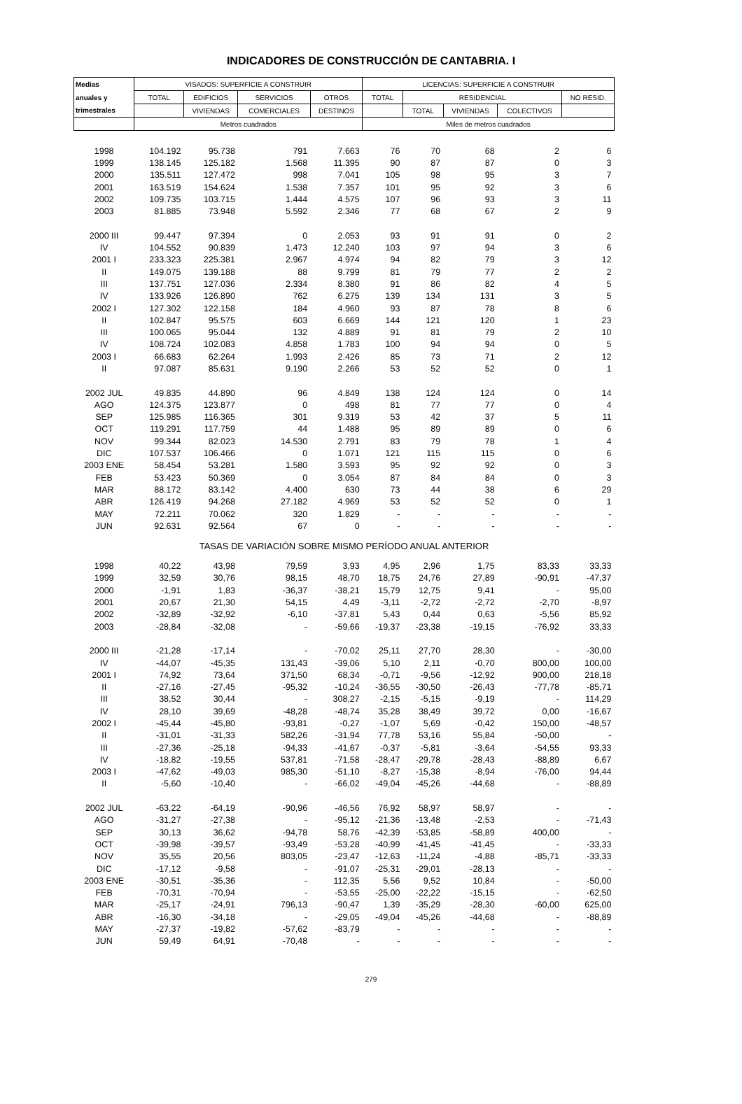INDICADORES DE CONSTRUCCIÓN DE CANTABRIA. I
| Medias | VISADOS: SUPERFICIE A CONSTRUIR | | | | LICENCIAS: SUPERFICIE A CONSTRUIR | | | | |
| --- | --- | --- | --- | --- | --- | --- | --- | --- | --- |
| anuales y | TOTAL | EDIFICIOS | SERVICIOS | OTROS | TOTAL | RESIDENCIAL | | | NO RESID. |
| trimestrales | | VIVIENDAS | COMERCIALES | DESTINOS | | TOTAL | VIVIENDAS | COLECTIVOS | |
| | Metros cuadrados | | | | Miles de metros cuadrados | | | | |
| 1998 | 104.192 | 95.738 | 791 | 7.663 | 76 | 70 | 68 | 2 | 6 |
| 1999 | 138.145 | 125.182 | 1.568 | 11.395 | 90 | 87 | 87 | 0 | 3 |
| 2000 | 135.511 | 127.472 | 998 | 7.041 | 105 | 98 | 95 | 3 | 7 |
| 2001 | 163.519 | 154.624 | 1.538 | 7.357 | 101 | 95 | 92 | 3 | 6 |
| 2002 | 109.735 | 103.715 | 1.444 | 4.575 | 107 | 96 | 93 | 3 | 11 |
| 2003 | 81.885 | 73.948 | 5.592 | 2.346 | 77 | 68 | 67 | 2 | 9 |
| 2000 III | 99.447 | 97.394 | 0 | 2.053 | 93 | 91 | 91 | 0 | 2 |
| IV | 104.552 | 90.839 | 1.473 | 12.240 | 103 | 97 | 94 | 3 | 6 |
| 2001 I | 233.323 | 225.381 | 2.967 | 4.974 | 94 | 82 | 79 | 3 | 12 |
| II | 149.075 | 139.188 | 88 | 9.799 | 81 | 79 | 77 | 2 | 2 |
| III | 137.751 | 127.036 | 2.334 | 8.380 | 91 | 86 | 82 | 4 | 5 |
| IV | 133.926 | 126.890 | 762 | 6.275 | 139 | 134 | 131 | 3 | 5 |
| 2002 I | 127.302 | 122.158 | 184 | 4.960 | 93 | 87 | 78 | 8 | 6 |
| II | 102.847 | 95.575 | 603 | 6.669 | 144 | 121 | 120 | 1 | 23 |
| III | 100.065 | 95.044 | 132 | 4.889 | 91 | 81 | 79 | 2 | 10 |
| IV | 108.724 | 102.083 | 4.858 | 1.783 | 100 | 94 | 94 | 0 | 5 |
| 2003 I | 66.683 | 62.264 | 1.993 | 2.426 | 85 | 73 | 71 | 2 | 12 |
| II | 97.087 | 85.631 | 9.190 | 2.266 | 53 | 52 | 52 | 0 | 1 |
| 2002 JUL | 49.835 | 44.890 | 96 | 4.849 | 138 | 124 | 124 | 0 | 14 |
| AGO | 124.375 | 123.877 | 0 | 498 | 81 | 77 | 77 | 0 | 4 |
| SEP | 125.985 | 116.365 | 301 | 9.319 | 53 | 42 | 37 | 5 | 11 |
| OCT | 119.291 | 117.759 | 44 | 1.488 | 95 | 89 | 89 | 0 | 6 |
| NOV | 99.344 | 82.023 | 14.530 | 2.791 | 83 | 79 | 78 | 1 | 4 |
| DIC | 107.537 | 106.466 | 0 | 1.071 | 121 | 115 | 115 | 0 | 6 |
| 2003 ENE | 58.454 | 53.281 | 1.580 | 3.593 | 95 | 92 | 92 | 0 | 3 |
| FEB | 53.423 | 50.369 | 0 | 3.054 | 87 | 84 | 84 | 0 | 3 |
| MAR | 88.172 | 83.142 | 4.400 | 630 | 73 | 44 | 38 | 6 | 29 |
| ABR | 126.419 | 94.268 | 27.182 | 4.969 | 53 | 52 | 52 | 0 | 1 |
| MAY | 72.211 | 70.062 | 320 | 1.829 | - | - | - | - | - |
| JUN | 92.631 | 92.564 | 67 | 0 | - | - | - | - | - |
| TASAS DE VARIACIÓN SOBRE MISMO PERÍODO ANUAL ANTERIOR | | | | | | | | | |
| 1998 | 40,22 | 43,98 | 79,59 | 3,93 | 4,95 | 2,96 | 1,75 | 83,33 | 33,33 |
| 1999 | 32,59 | 30,76 | 98,15 | 48,70 | 18,75 | 24,76 | 27,89 | -90,91 | -47,37 |
| 2000 | -1,91 | 1,83 | -36,37 | -38,21 | 15,79 | 12,75 | 9,41 | - | 95,00 |
| 2001 | 20,67 | 21,30 | 54,15 | 4,49 | -3,11 | -2,72 | -2,72 | -2,70 | -8,97 |
| 2002 | -32,89 | -32,92 | -6,10 | -37,81 | 5,43 | 0,44 | 0,63 | -5,56 | 85,92 |
| 2003 | -28,84 | -32,08 | - | -59,66 | -19,37 | -23,38 | -19,15 | -76,92 | 33,33 |
| 2000 III | -21,28 | -17,14 | - | -70,02 | 25,11 | 27,70 | 28,30 | - | -30,00 |
| IV | -44,07 | -45,35 | 131,43 | -39,06 | 5,10 | 2,11 | -0,70 | 800,00 | 100,00 |
| 2001 I | 74,92 | 73,64 | 371,50 | 68,34 | -0,71 | -9,56 | -12,92 | 900,00 | 218,18 |
| II | -27,16 | -27,45 | -95,32 | -10,24 | -36,55 | -30,50 | -26,43 | -77,78 | -85,71 |
| III | 38,52 | 30,44 | - | 308,27 | -2,15 | -5,15 | -9,19 | - | 114,29 |
| IV | 28,10 | 39,69 | -48,28 | -48,74 | 35,28 | 38,49 | 39,72 | 0,00 | -16,67 |
| 2002 I | -45,44 | -45,80 | -93,81 | -0,27 | -1,07 | 5,69 | -0,42 | 150,00 | -48,57 |
| II | -31,01 | -31,33 | 582,26 | -31,94 | 77,78 | 53,16 | 55,84 | -50,00 | - |
| III | -27,36 | -25,18 | -94,33 | -41,67 | -0,37 | -5,81 | -3,64 | -54,55 | 93,33 |
| IV | -18,82 | -19,55 | 537,81 | -71,58 | -28,47 | -29,78 | -28,43 | -88,89 | 6,67 |
| 2003 I | -47,62 | -49,03 | 985,30 | -51,10 | -8,27 | -15,38 | -8,94 | -76,00 | 94,44 |
| II | -5,60 | -10,40 | - | -66,02 | -49,04 | -45,26 | -44,68 | - | -88,89 |
| 2002 JUL | -63,22 | -64,19 | -90,96 | -46,56 | 76,92 | 58,97 | 58,97 | - | - |
| AGO | -31,27 | -27,38 | - | -95,12 | -21,36 | -13,48 | -2,53 | - | -71,43 |
| SEP | 30,13 | 36,62 | -94,78 | 58,76 | -42,39 | -53,85 | -58,89 | 400,00 | - |
| OCT | -39,98 | -39,57 | -93,49 | -53,28 | -40,99 | -41,45 | -41,45 | - | -33,33 |
| NOV | 35,55 | 20,56 | 803,05 | -23,47 | -12,63 | -11,24 | -4,88 | -85,71 | -33,33 |
| DIC | -17,12 | -9,58 | - | -91,07 | -25,31 | -29,01 | -28,13 | - | - |
| 2003 ENE | -30,51 | -35,36 | - | 112,35 | 5,56 | 9,52 | 10,84 | - | -50,00 |
| FEB | -70,31 | -70,94 | - | -53,55 | -25,00 | -22,22 | -15,15 | - | -62,50 |
| MAR | -25,17 | -24,91 | 796,13 | -90,47 | 1,39 | -35,29 | -28,30 | -60,00 | 625,00 |
| ABR | -16,30 | -34,18 | - | -29,05 | -49,04 | -45,26 | -44,68 | - | -88,89 |
| MAY | -27,37 | -19,82 | -57,62 | -83,79 | - | - | - | - | - |
| JUN | 59,49 | 64,91 | -70,48 | - | - | - | - | - | - |
279